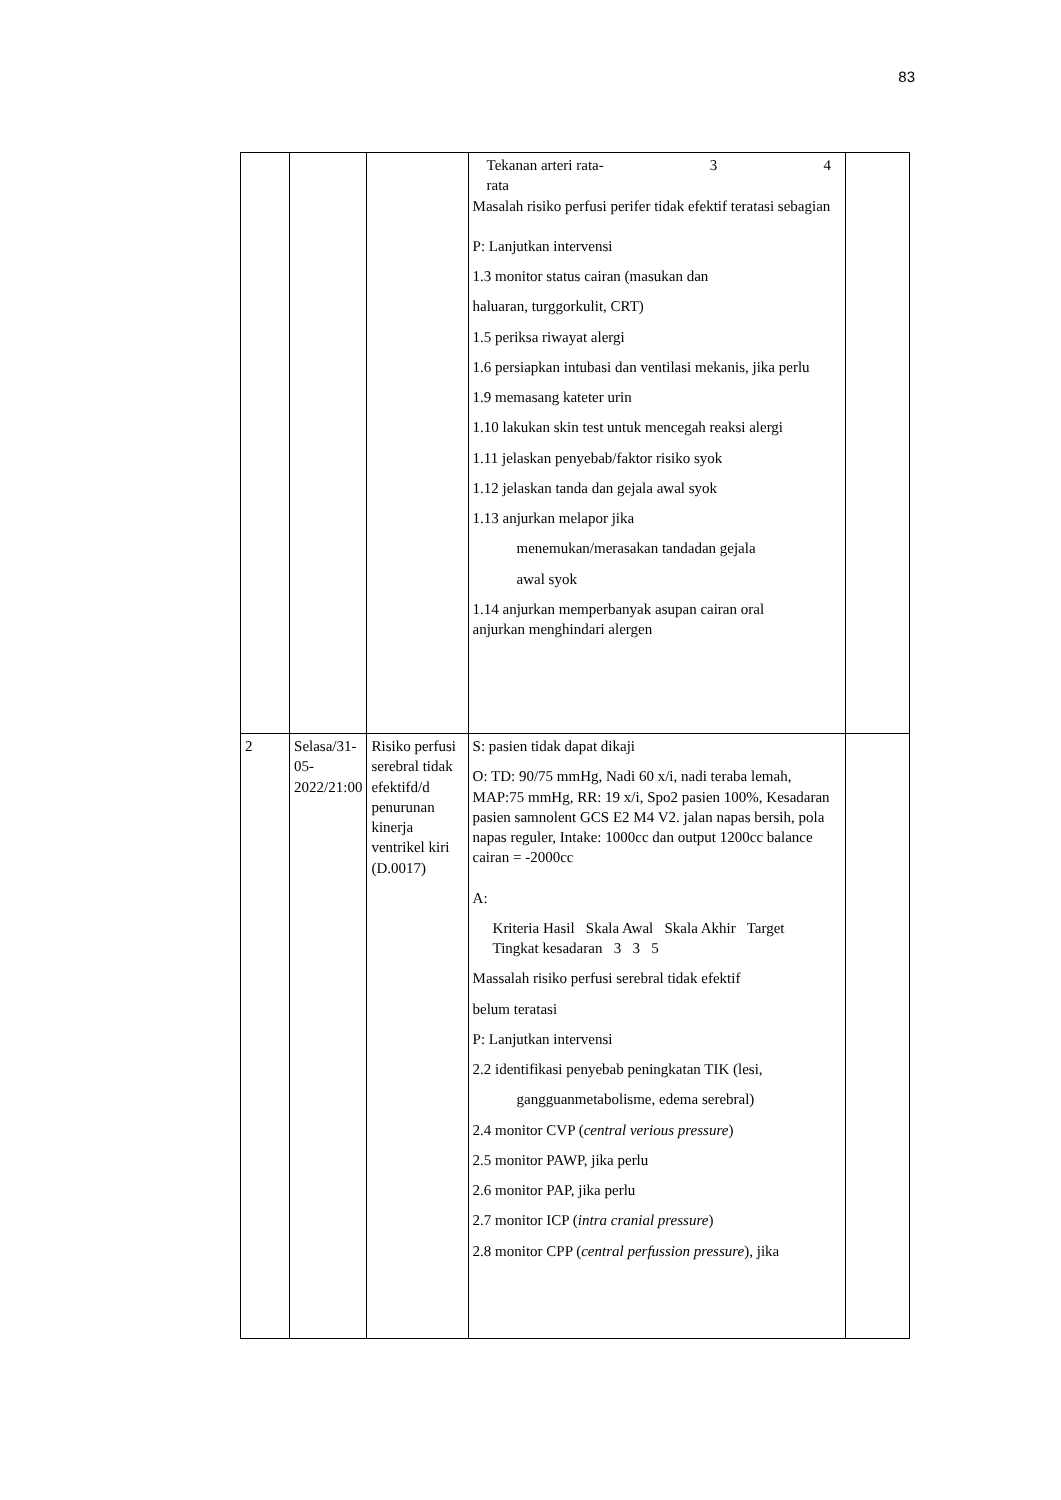83
| | | | Tekanan arteri rata- rata 3 4 Masalah risiko perfusi perifer tidak efektif teratasi sebagian P: Lanjutkan intervensi 1.3 monitor status cairan (masukan dan haluaran, turggorkulit, CRT) 1.5 periksa riwayat alergi 1.6 persiapkan intubasi dan ventilasi mekanis, jika perlu 1.9 memasang kateter urin 1.10 lakukan skin test untuk mencegah reaksi alergi 1.11 jelaskan penyebab/faktor risiko syok 1.12 jelaskan tanda dan gejala awal syok 1.13 anjurkan melapor jika menemukan/merasakan tandadan gejala awal syok 1.14 anjurkan memperbanyak asupan cairan oral anjurkan menghindari alergen | |
| 2 | Selasa/31-05-2022/21:00 | Risiko perfusi serebral tidak efektifd/d penurunan kinerja ventrikel kiri (D.0017) | S: pasien tidak dapat dikaji O: TD: 90/75 mmHg, Nadi 60 x/i, nadi teraba lemah, MAP:75 mmHg, RR: 19 x/i, Spo2 pasien 100%, Kesadaran pasien samnolent GCS E2 M4 V2. jalan napas bersih, pola napas reguler, Intake: 1000cc dan output 1200cc balance cairan = -2000cc A: Kriteria Hasil Skala Awal Skala Akhir Target Tingkat kesadaran 3 3 5 Massalah risiko perfusi serebral tidak efektif belum teratasi P: Lanjutkan intervensi 2.2 identifikasi penyebab peningkatan TIK (lesi, gangguanmetabolisme, edema serebral) 2.4 monitor CVP ( central verious pressure ) 2.5 monitor PAWP, jika perlu 2.6 monitor PAP, jika perlu 2.7 monitor ICP ( intra cranial pressure ) 2.8 monitor CPP ( central perfussion pressure ), jika | |